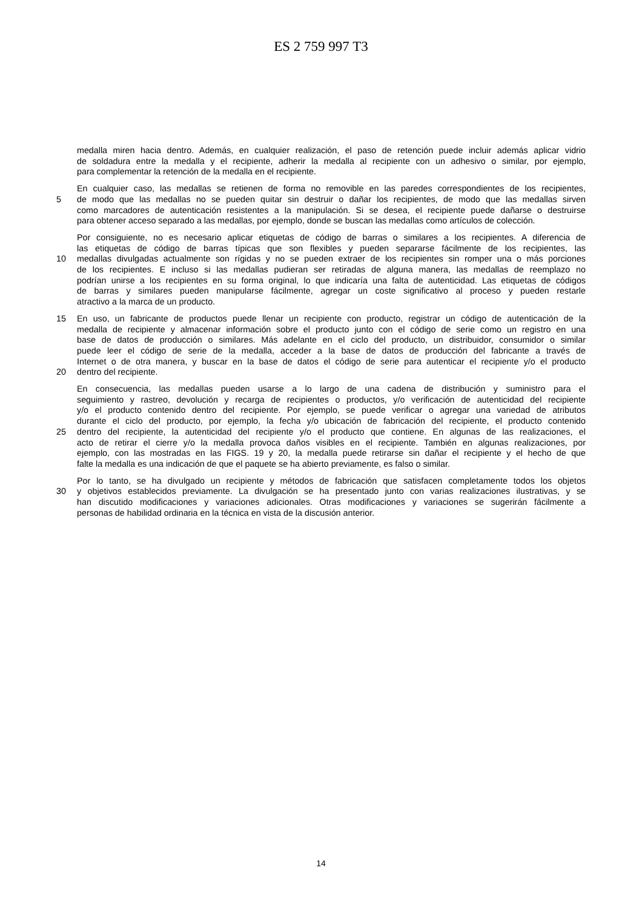ES 2 759 997 T3
medalla miren hacia dentro. Además, en cualquier realización, el paso de retención puede incluir además aplicar vidrio
de soldadura entre la medalla y el recipiente, adherir la medalla al recipiente con un adhesivo o similar, por ejemplo,
para complementar la retención de la medalla en el recipiente.
En cualquier caso, las medallas se retienen de forma no removible en las paredes correspondientes de los recipientes,
5 de modo que las medallas no se pueden quitar sin destruir o dañar los recipientes, de modo que las medallas sirven
como marcadores de autenticación resistentes a la manipulación. Si se desea, el recipiente puede dañarse o destruirse
para obtener acceso separado a las medallas, por ejemplo, donde se buscan las medallas como artículos de colección.
Por consiguiente, no es necesario aplicar etiquetas de código de barras o similares a los recipientes. A diferencia de
las etiquetas de código de barras típicas que son flexibles y pueden separarse fácilmente de los recipientes, las
10 medallas divulgadas actualmente son rígidas y no se pueden extraer de los recipientes sin romper una o más porciones
de los recipientes. E incluso si las medallas pudieran ser retiradas de alguna manera, las medallas de reemplazo no
podrían unirse a los recipientes en su forma original, lo que indicaría una falta de autenticidad. Las etiquetas de códigos
de barras y similares pueden manipularse fácilmente, agregar un coste significativo al proceso y pueden restarle
atractivo a la marca de un producto.
15 En uso, un fabricante de productos puede llenar un recipiente con producto, registrar un código de autenticación de la
medalla de recipiente y almacenar información sobre el producto junto con el código de serie como un registro en una
base de datos de producción o similares. Más adelante en el ciclo del producto, un distribuidor, consumidor o similar
puede leer el código de serie de la medalla, acceder a la base de datos de producción del fabricante a través de
Internet o de otra manera, y buscar en la base de datos el código de serie para autenticar el recipiente y/o el producto
20 dentro del recipiente.
En consecuencia, las medallas pueden usarse a lo largo de una cadena de distribución y suministro para el
seguimiento y rastreo, devolución y recarga de recipientes o productos, y/o verificación de autenticidad del recipiente
y/o el producto contenido dentro del recipiente. Por ejemplo, se puede verificar o agregar una variedad de atributos
durante el ciclo del producto, por ejemplo, la fecha y/o ubicación de fabricación del recipiente, el producto contenido
25 dentro del recipiente, la autenticidad del recipiente y/o el producto que contiene. En algunas de las realizaciones, el
acto de retirar el cierre y/o la medalla provoca daños visibles en el recipiente. También en algunas realizaciones, por
ejemplo, con las mostradas en las FIGS. 19 y 20, la medalla puede retirarse sin dañar el recipiente y el hecho de que
falte la medalla es una indicación de que el paquete se ha abierto previamente, es falso o similar.
Por lo tanto, se ha divulgado un recipiente y métodos de fabricación que satisfacen completamente todos los objetos
30 y objetivos establecidos previamente. La divulgación se ha presentado junto con varias realizaciones ilustrativas, y se
han discutido modificaciones y variaciones adicionales. Otras modificaciones y variaciones se sugerirán fácilmente a
personas de habilidad ordinaria en la técnica en vista de la discusión anterior.
14